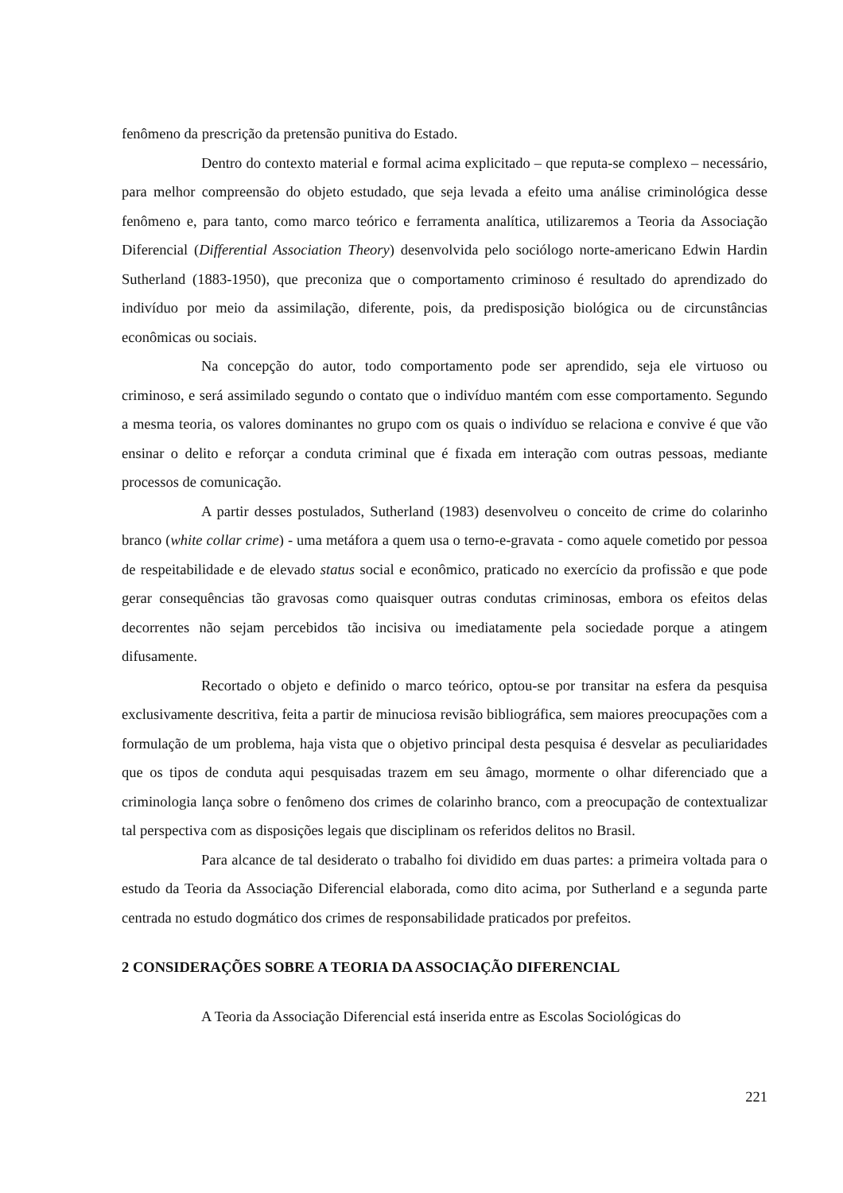fenômeno da prescrição da pretensão punitiva do Estado.
Dentro do contexto material e formal acima explicitado – que reputa-se complexo – necessário, para melhor compreensão do objeto estudado, que seja levada a efeito uma análise criminológica desse fenômeno e, para tanto, como marco teórico e ferramenta analítica, utilizaremos a Teoria da Associação Diferencial (Differential Association Theory) desenvolvida pelo sociólogo norte-americano Edwin Hardin Sutherland (1883-1950), que preconiza que o comportamento criminoso é resultado do aprendizado do indivíduo por meio da assimilação, diferente, pois, da predisposição biológica ou de circunstâncias econômicas ou sociais.
Na concepção do autor, todo comportamento pode ser aprendido, seja ele virtuoso ou criminoso, e será assimilado segundo o contato que o indivíduo mantém com esse comportamento. Segundo a mesma teoria, os valores dominantes no grupo com os quais o indivíduo se relaciona e convive é que vão ensinar o delito e reforçar a conduta criminal que é fixada em interação com outras pessoas, mediante processos de comunicação.
A partir desses postulados, Sutherland (1983) desenvolveu o conceito de crime do colarinho branco (white collar crime) - uma metáfora a quem usa o terno-e-gravata - como aquele cometido por pessoa de respeitabilidade e de elevado status social e econômico, praticado no exercício da profissão e que pode gerar consequências tão gravosas como quaisquer outras condutas criminosas, embora os efeitos delas decorrentes não sejam percebidos tão incisiva ou imediatamente pela sociedade porque a atingem difusamente.
Recortado o objeto e definido o marco teórico, optou-se por transitar na esfera da pesquisa exclusivamente descritiva, feita a partir de minuciosa revisão bibliográfica, sem maiores preocupações com a formulação de um problema, haja vista que o objetivo principal desta pesquisa é desvelar as peculiaridades que os tipos de conduta aqui pesquisadas trazem em seu âmago, mormente o olhar diferenciado que a criminologia lança sobre o fenômeno dos crimes de colarinho branco, com a preocupação de contextualizar tal perspectiva com as disposições legais que disciplinam os referidos delitos no Brasil.
Para alcance de tal desiderato o trabalho foi dividido em duas partes: a primeira voltada para o estudo da Teoria da Associação Diferencial elaborada, como dito acima, por Sutherland e a segunda parte centrada no estudo dogmático dos crimes de responsabilidade praticados por prefeitos.
2 CONSIDERAÇÕES SOBRE A TEORIA DA ASSOCIAÇÃO DIFERENCIAL
A Teoria da Associação Diferencial está inserida entre as Escolas Sociológicas do
221